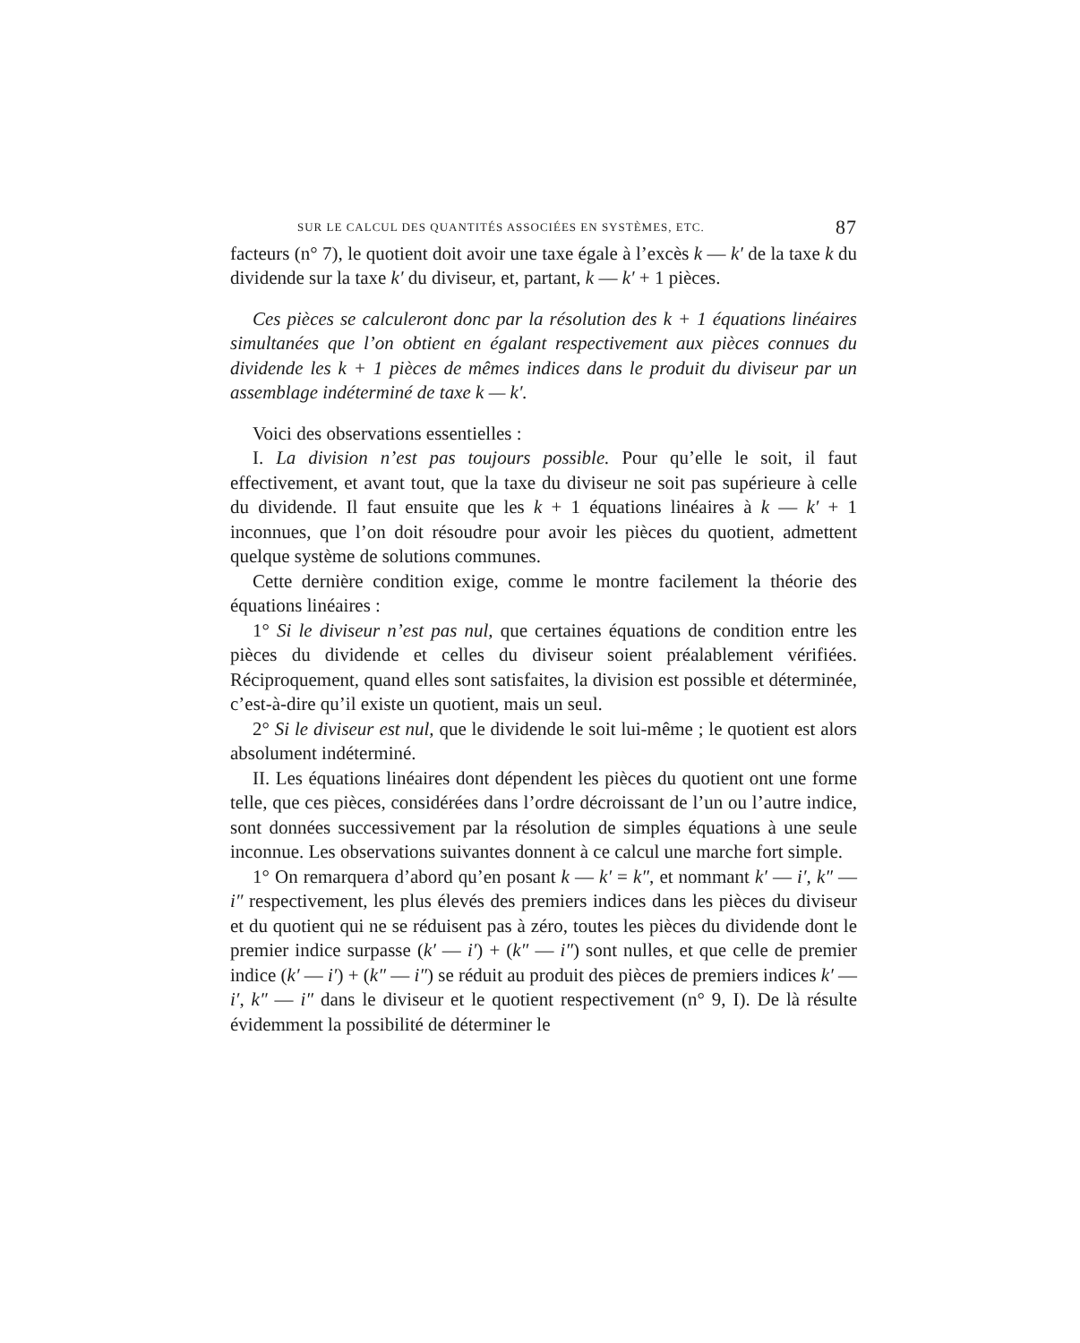SUR LE CALCUL DES QUANTITÉS ASSOCIÉES EN SYSTÈMES, ETC. 87
facteurs (n° 7), le quotient doit avoir une taxe égale à l’excès k — k′ de la taxe k du dividende sur la taxe k′ du diviseur, et, partant, k — k′ + 1 pièces.
Ces pièces se calculeront donc par la résolution des k + 1 équations linéaires simultanées que l’on obtient en égalant respectivement aux pièces connues du dividende les k + 1 pièces de mêmes indices dans le produit du diviseur par un assemblage indéterminé de taxe k — k′.
Voici des observations essentielles :
I. La division n’est pas toujours possible. Pour qu’elle le soit, il faut effectivement, et avant tout, que la taxe du diviseur ne soit pas supérieure à celle du dividende. Il faut ensuite que les k + 1 équations linéaires à k — k′ + 1 inconnues, que l’on doit résoudre pour avoir les pièces du quotient, admettent quelque système de solutions communes.
Cette dernière condition exige, comme le montre facilement la théorie des équations linéaires :
1° Si le diviseur n’est pas nul, que certaines équations de condition entre les pièces du dividende et celles du diviseur soient préalablement vérifiées. Réciproquement, quand elles sont satisfaites, la division est possible et déterminée, c’est-à-dire qu’il existe un quotient, mais un seul.
2° Si le diviseur est nul, que le dividende le soit lui-même ; le quotient est alors absolument indéterminé.
II. Les équations linéaires dont dépendent les pièces du quotient ont une forme telle, que ces pièces, considérées dans l’ordre décroissant de l’un ou l’autre indice, sont données successivement par la résolution de simples équations à une seule inconnue. Les observations suivantes donnent à ce calcul une marche fort simple.
1° On remarquera d’abord qu’en posant k — k′ = k″, et nommant k′ — i′, k″ — i″ respectivement, les plus élevés des premiers indices dans les pièces du diviseur et du quotient qui ne se réduisent pas à zéro, toutes les pièces du dividende dont le premier indice surpasse (k′ — i′) + (k″ — i″) sont nulles, et que celle de premier indice (k′ — i′) + (k″ — i″) se réduit au produit des pièces de premiers indices k′ — i′, k″ — i″ dans le diviseur et le quotient respectivement (n° 9, I). De là résulte évidemment la possibilité de déterminer le